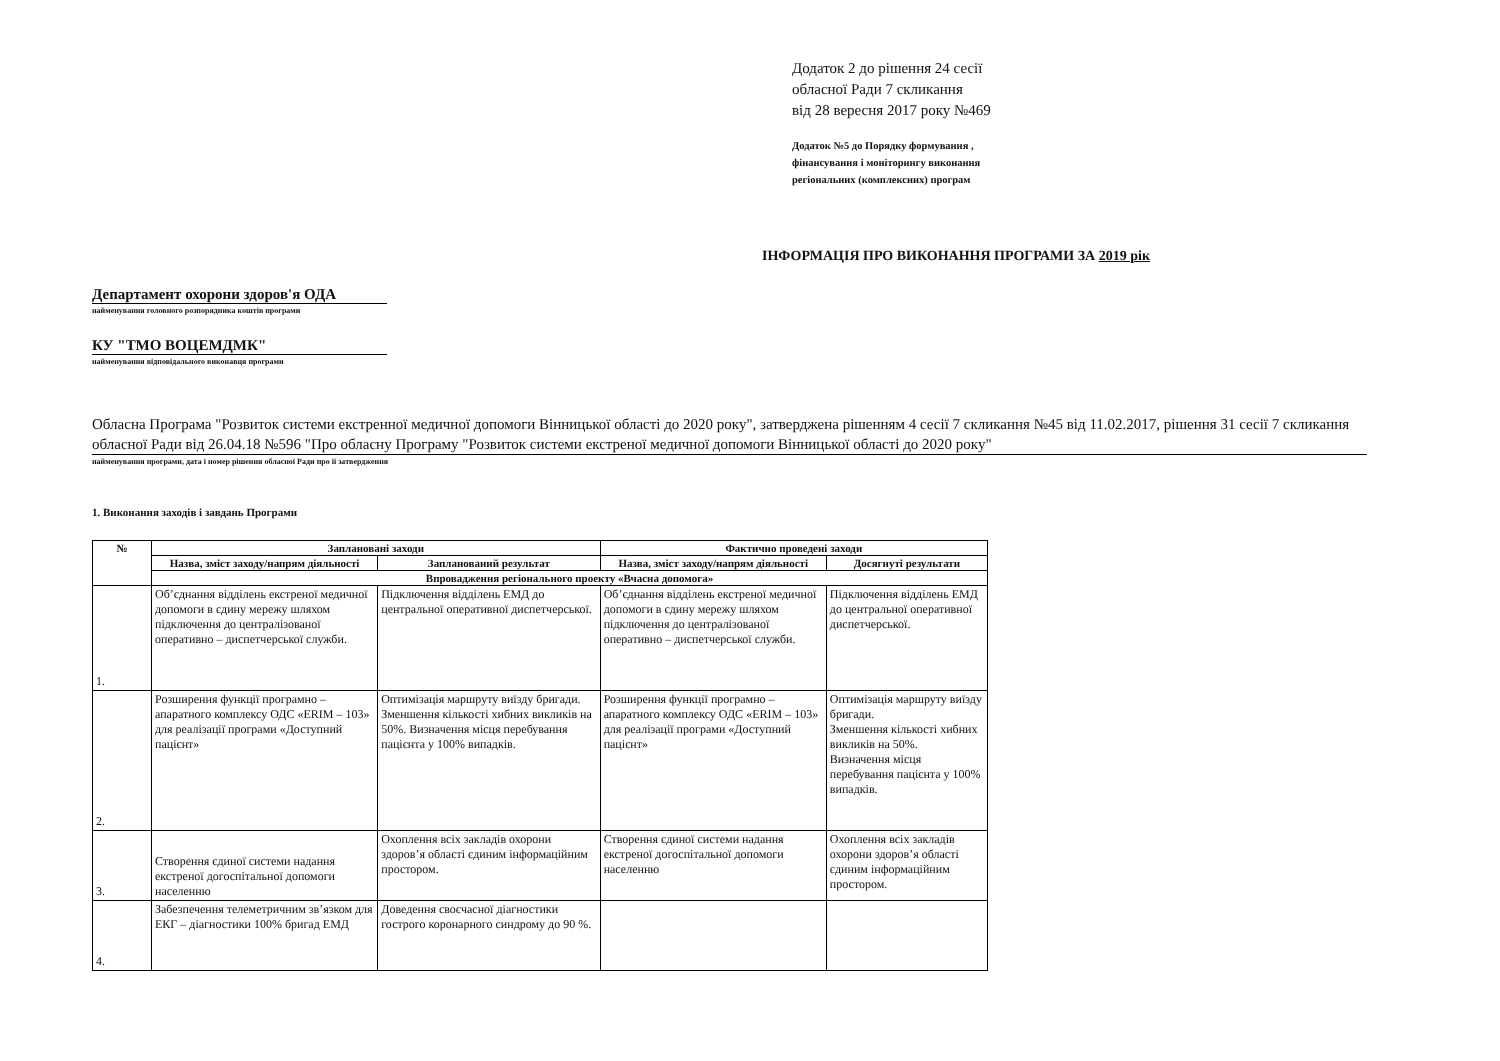Додаток 2 до рішення 24 сесії
обласної Ради 7 скликання
від 28 вересня 2017 року №469
Додаток №5 до Порядку формування ,
фінансування і моніторингу виконання
регіональних (комплексних) програм
ІНФОРМАЦІЯ ПРО ВИКОНАННЯ ПРОГРАМИ ЗА 2019 рік
Департамент охорони здоров'я ОДА
найменування головного розпорядника коштів програми
КУ "ТМО ВОЦЕМДМК"
найменування відповідального виконавця програми
Обласна Програма "Розвиток системи екстренної медичної допомоги Вінницької області до 2020 року", затверджена рішенням 4 сесії 7 скликання №45 від 11.02.2017, рішення 31 сесії 7 скликання обласної Ради від 26.04.18 №596 "Про обласну Програму "Розвиток системи екстреної медичної допомоги Вінницької області до 2020 року"
найменування програми, дата і номер рішення обласної Ради про її затвердження
1. Виконання заходів і завдань Програми
| № | Заплановані заходи | | Фактично проведені заходи | |
| --- | --- | --- | --- | --- |
| | Назва, зміст заходу/напрям діяльності | Запланований результат | Назва, зміст заходу/напрям діяльності | Досягнуті результати |
| | Впровадження регіонального проекту «Вчасна допомога» | | | |
| 1. | Об’єднання відділень екстреної медичної допомоги в єдину мережу шляхом підключення до централізованої оперативно – диспетчерської служби. | Підключення відділень ЕМД до центральної оперативної диспетчерської. | Об’єднання відділень екстреної медичної допомоги в єдину мережу шляхом підключення до централізованої оперативно – диспетчерської служби. | Підключення відділень ЕМД до центральної оперативної диспетчерської. |
| 2. | Розширення функції програмно – апаратного комплексу ОДС «ERIM – 103» для реалізації програми «Доступний пацієнт» | Оптимізація маршруту виїзду бригади. Зменшення кількості хибних викликів на 50%. Визначення місця перебування пацієнта у 100% випадків. | Розширення функції програмно – апаратного комплексу ОДС «ERIM – 103» для реалізації програми «Доступний пацієнт» | Оптимізація маршруту виїзду бригади. Зменшення кількості хибних викликів на 50%. Визначення місця перебування пацієнта у 100% випадків. |
| 3. | Створення єдиної системи надання екстреної догоспітальної допомоги населенню | Охоплення всіх закладів охорони здоров’я області єдиним інформаційним простором. | Створення єдиної системи надання екстреної догоспітальної допомоги населенню | Охоплення всіх закладів охорони здоров’я області єдиним інформаційним простором. |
| 4. | Забезпечення телеметричним зв’язком для ЕКГ – діагностики 100% бригад ЕМД | Доведення своєчасної діагностики гострого коронарного синдрому до 90 %. | | |